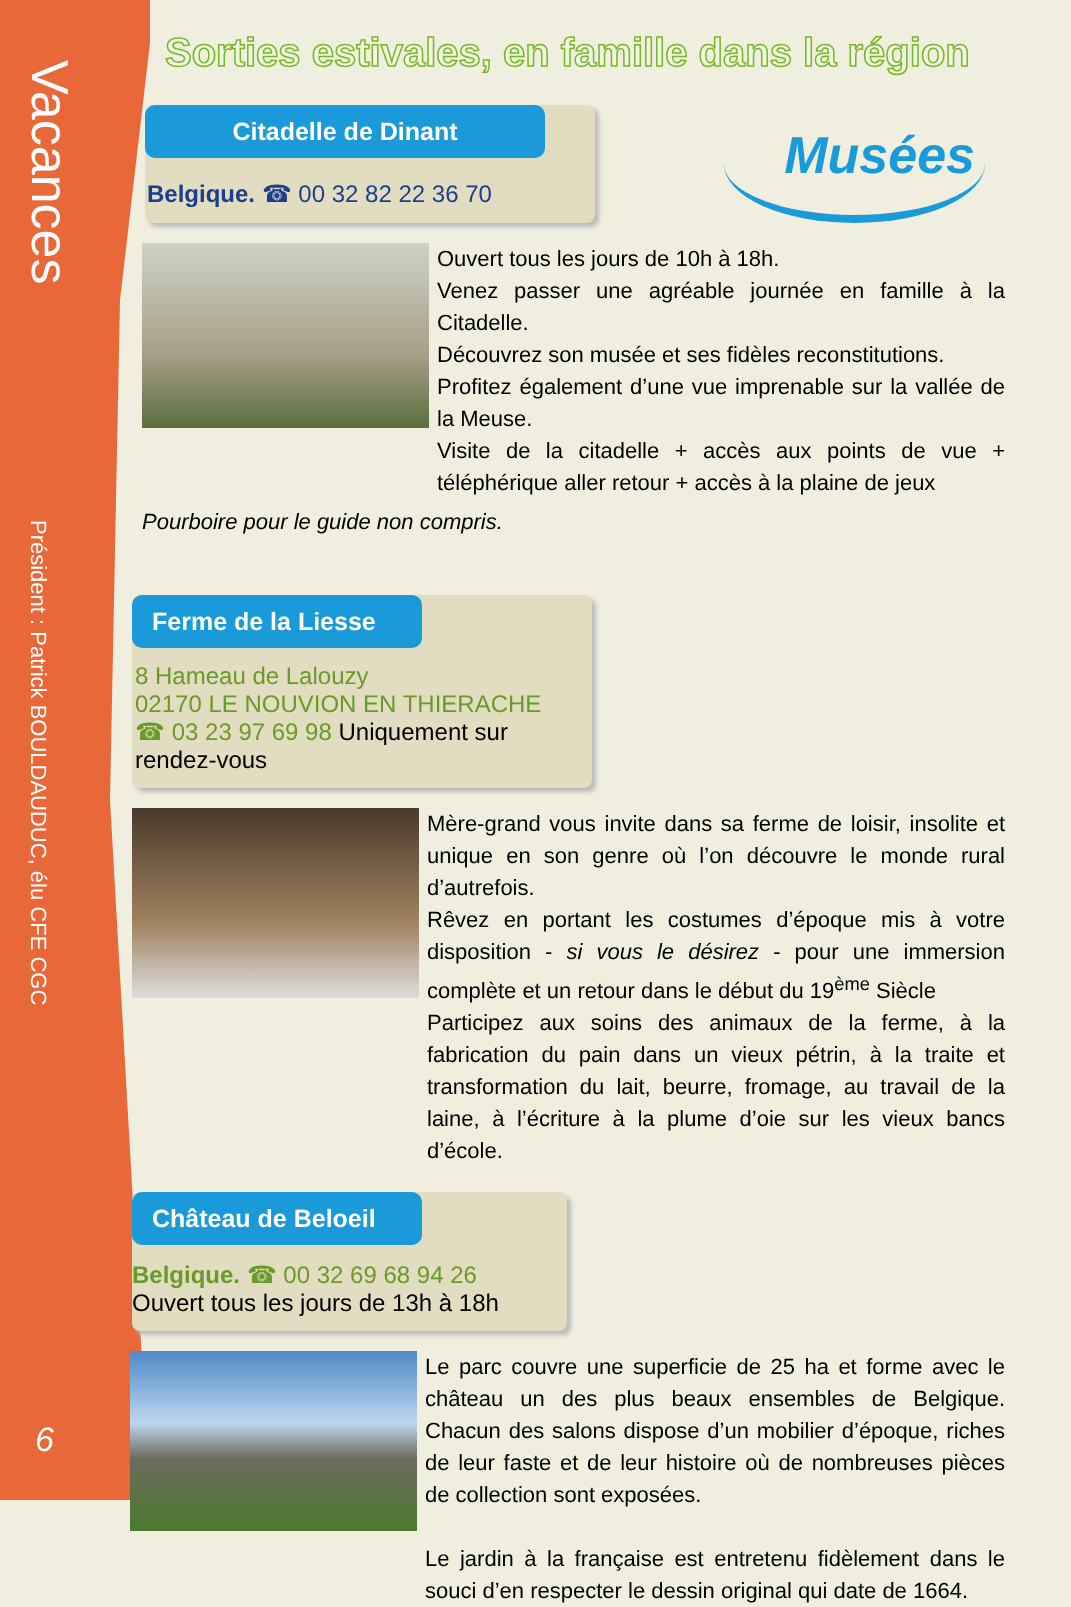Vacances
Président : Patrick BOULDAUDUC, élu CFE CGC
6
Sorties estivales, en famille dans la région
Citadelle de Dinant
Belgique. ☎ 00 32 82 22 36 70
Musées
Ouvert tous les jours de 10h à 18h.
Venez passer une agréable journée en famille à la Citadelle.
Découvrez son musée et ses fidèles reconstitutions.
Profitez également d’une vue imprenable sur la vallée de la Meuse.
Visite de la citadelle + accès aux points de vue + téléphérique aller retour + accès à la plaine de jeux
Pourboire pour le guide non compris.
Ferme de la Liesse
8 Hameau de Lalouzy
02170 LE NOUVION EN THIERACHE
☎ 03 23 97 69 98 Uniquement sur rendez-vous
Mère-grand vous invite dans sa ferme de loisir, insolite et unique en son genre où l’on découvre le monde rural d’autrefois.
Rêvez en portant les costumes d’époque mis à votre disposition - si vous le désirez - pour une immersion complète et un retour dans le début du 19<sup>ème</sup> Siècle
Participez aux soins des animaux de la ferme, à la fabrication du pain dans un vieux pétrin, à la traite et transformation du lait, beurre, fromage, au travail de la laine, à l’écriture à la plume d’oie sur les vieux bancs d’école.
Château de Beloeil
Belgique. ☎ 00 32 69 68 94 26
Ouvert tous les jours de 13h à 18h
Le parc couvre une superficie de 25 ha et forme avec le château un des plus beaux ensembles de Belgique. Chacun des salons dispose d’un mobilier d’époque, riches de leur faste et de leur histoire où de nombreuses pièces de collection sont exposées.
Le jardin à la française est entretenu fidèlement dans le souci d’en respecter le dessin original qui date de 1664.